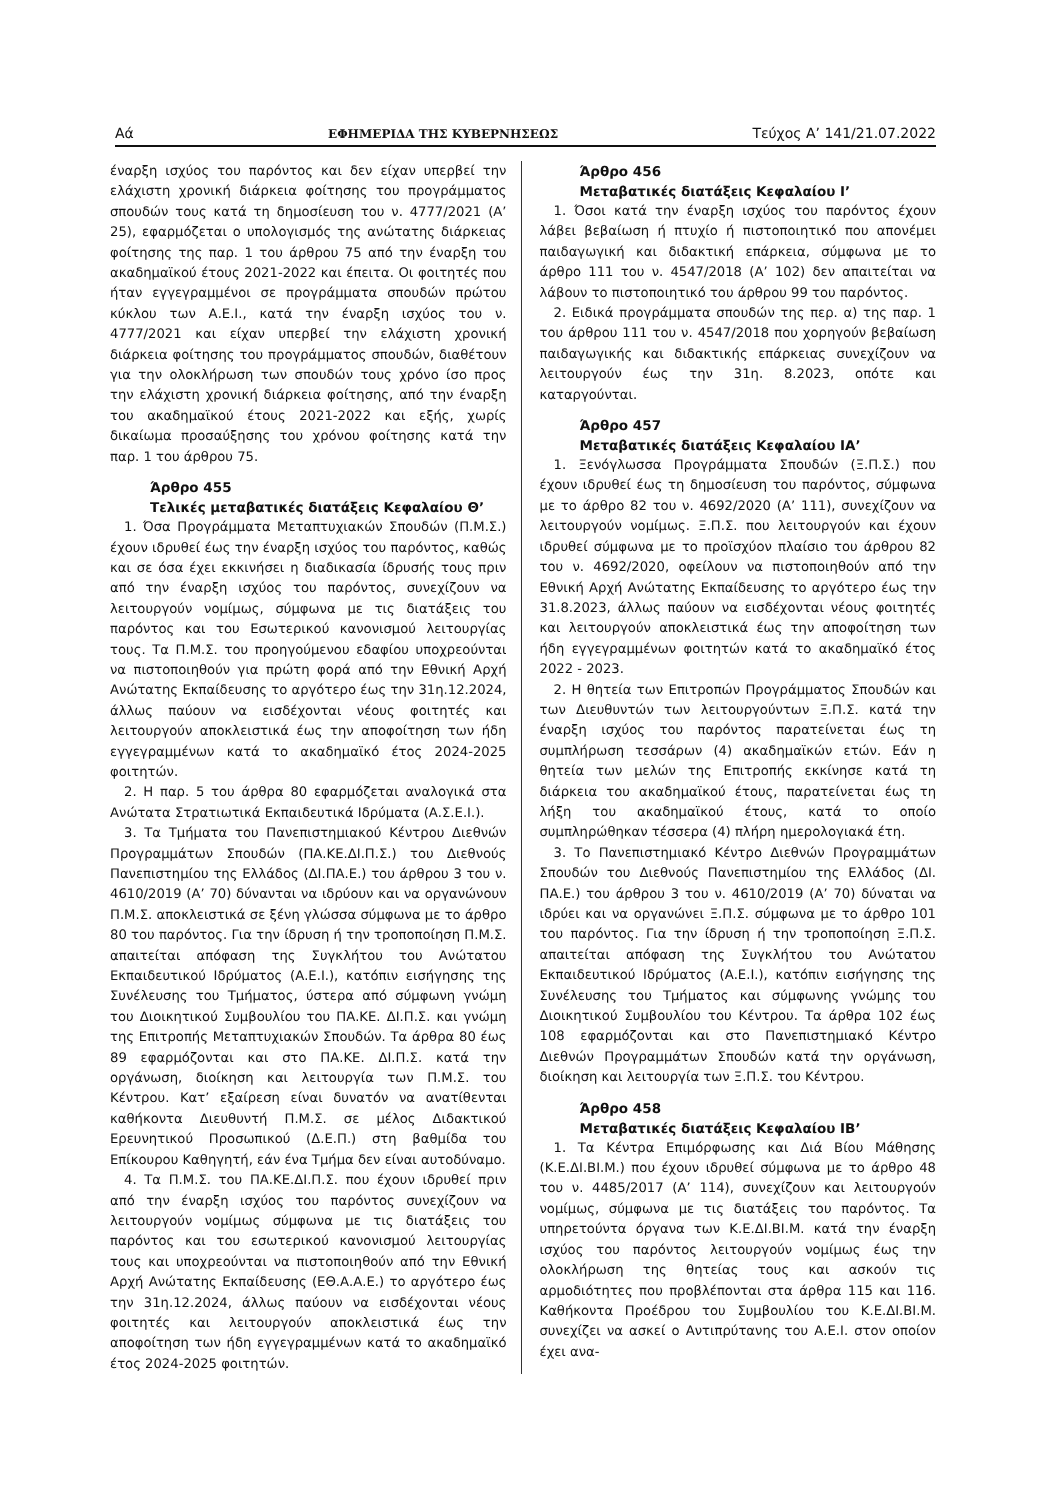Αά ΕΦΗΜΕΡΙΔΑ ΤΗΣ ΚΥΒΕΡΝΗΣΕΩΣ Τεύχος Α’ 141/21.07.2022
έναρξη ισχύος του παρόντος και δεν είχαν υπερβεί την ελάχιστη χρονική διάρκεια φοίτησης του προγράμματος σπουδών τους κατά τη δημοσίευση του ν. 4777/2021 (Α’ 25), εφαρμόζεται ο υπολογισμός της ανώτατης διάρκειας φοίτησης της παρ. 1 του άρθρου 75 από την έναρξη του ακαδημαϊκού έτους 2021-2022 και έπειτα. Οι φοιτητές που ήταν εγγεγραμμένοι σε προγράμματα σπουδών πρώτου κύκλου των Α.Ε.Ι., κατά την έναρξη ισχύος του ν. 4777/2021 και είχαν υπερβεί την ελάχιστη χρονική διάρκεια φοίτησης του προγράμματος σπουδών, διαθέτουν για την ολοκλήρωση των σπουδών τους χρόνο ίσο προς την ελάχιστη χρονική διάρκεια φοίτησης, από την έναρξη του ακαδημαϊκού έτους 2021-2022 και εξής, χωρίς δικαίωμα προσαύξησης του χρόνου φοίτησης κατά την παρ. 1 του άρθρου 75.
Άρθρο 455
Τελικές μεταβατικές διατάξεις Κεφαλαίου Θ’
1. Όσα Προγράμματα Μεταπτυχιακών Σπουδών (Π.Μ.Σ.) έχουν ιδρυθεί έως την έναρξη ισχύος του παρόντος, καθώς και σε όσα έχει εκκινήσει η διαδικασία ίδρυσής τους πριν από την έναρξη ισχύος του παρόντος, συνεχίζουν να λειτουργούν νομίμως, σύμφωνα με τις διατάξεις του παρόντος και του Εσωτερικού κανονισμού λειτουργίας τους. Τα Π.Μ.Σ. του προηγούμενου εδαφίου υποχρεούνται να πιστοποιηθούν για πρώτη φορά από την Εθνική Αρχή Ανώτατης Εκπαίδευσης το αργότερο έως την 31η.12.2024, άλλως παύουν να εισδέχονται νέους φοιτητές και λειτουργούν αποκλειστικά έως την αποφοίτηση των ήδη εγγεγραμμένων κατά το ακαδημαϊκό έτος 2024-2025 φοιτητών.
2. Η παρ. 5 του άρθρα 80 εφαρμόζεται αναλογικά στα Ανώτατα Στρατιωτικά Εκπαιδευτικά Ιδρύματα (Α.Σ.Ε.Ι.).
3. Τα Τμήματα του Πανεπιστημιακού Κέντρου Διεθνών Προγραμμάτων Σπουδών (ΠΑ.ΚΕ.ΔΙ.Π.Σ.) του Διεθνούς Πανεπιστημίου της Ελλάδος (ΔΙ.ΠΑ.Ε.) του άρθρου 3 του ν. 4610/2019 (Α’ 70) δύνανται να ιδρύουν και να οργανώνουν Π.Μ.Σ. αποκλειστικά σε ξένη γλώσσα σύμφωνα με το άρθρο 80 του παρόντος. Για την ίδρυση ή την τροποποίηση Π.Μ.Σ. απαιτείται απόφαση της Συγκλήτου του Ανώτατου Εκπαιδευτικού Ιδρύματος (Α.Ε.Ι.), κατόπιν εισήγησης της Συνέλευσης του Τμήματος, ύστερα από σύμφωνη γνώμη του Διοικητικού Συμβουλίου του ΠΑ.ΚΕ. ΔΙ.Π.Σ. και γνώμη της Επιτροπής Μεταπτυχιακών Σπουδών. Τα άρθρα 80 έως 89 εφαρμόζονται και στο ΠΑ.ΚΕ. ΔΙ.Π.Σ. κατά την οργάνωση, διοίκηση και λειτουργία των Π.Μ.Σ. του Κέντρου. Κατ’ εξαίρεση είναι δυνατόν να ανατίθενται καθήκοντα Διευθυντή Π.Μ.Σ. σε μέλος Διδακτικού Ερευνητικού Προσωπικού (Δ.Ε.Π.) στη βαθμίδα του Επίκουρου Καθηγητή, εάν ένα Τμήμα δεν είναι αυτοδύναμο.
4. Τα Π.Μ.Σ. του ΠΑ.ΚΕ.ΔΙ.Π.Σ. που έχουν ιδρυθεί πριν από την έναρξη ισχύος του παρόντος συνεχίζουν να λειτουργούν νομίμως σύμφωνα με τις διατάξεις του παρόντος και του εσωτερικού κανονισμού λειτουργίας τους και υποχρεούνται να πιστοποιηθούν από την Εθνική Αρχή Ανώτατης Εκπαίδευσης (ΕΘ.Α.Α.Ε.) το αργότερο έως την 31η.12.2024, άλλως παύουν να εισδέχονται νέους φοιτητές και λειτουργούν αποκλειστικά έως την αποφοίτηση των ήδη εγγεγραμμένων κατά το ακαδημαϊκό έτος 2024-2025 φοιτητών.
Άρθρο 456
Μεταβατικές διατάξεις Κεφαλαίου Ι’
1. Όσοι κατά την έναρξη ισχύος του παρόντος έχουν λάβει βεβαίωση ή πτυχίο ή πιστοποιητικό που απονέμει παιδαγωγική και διδακτική επάρκεια, σύμφωνα με το άρθρο 111 του ν. 4547/2018 (Α’ 102) δεν απαιτείται να λάβουν το πιστοποιητικό του άρθρου 99 του παρόντος.
2. Ειδικά προγράμματα σπουδών της περ. α) της παρ. 1 του άρθρου 111 του ν. 4547/2018 που χορηγούν βεβαίωση παιδαγωγικής και διδακτικής επάρκειας συνεχίζουν να λειτουργούν έως την 31η. 8.2023, οπότε και καταργούνται.
Άρθρο 457
Μεταβατικές διατάξεις Κεφαλαίου ΙΑ’
1. Ξενόγλωσσα Προγράμματα Σπουδών (Ξ.Π.Σ.) που έχουν ιδρυθεί έως τη δημοσίευση του παρόντος, σύμφωνα με το άρθρο 82 του ν. 4692/2020 (Α’ 111), συνεχίζουν να λειτουργούν νομίμως. Ξ.Π.Σ. που λειτουργούν και έχουν ιδρυθεί σύμφωνα με το προϊσχύον πλαίσιο του άρθρου 82 του ν. 4692/2020, οφείλουν να πιστοποιηθούν από την Εθνική Αρχή Ανώτατης Εκπαίδευσης το αργότερο έως την 31.8.2023, άλλως παύουν να εισδέχονται νέους φοιτητές και λειτουργούν αποκλειστικά έως την αποφοίτηση των ήδη εγγεγραμμένων φοιτητών κατά το ακαδημαϊκό έτος 2022 - 2023.
2. Η θητεία των Επιτροπών Προγράμματος Σπουδών και των Διευθυντών των λειτουργούντων Ξ.Π.Σ. κατά την έναρξη ισχύος του παρόντος παρατείνεται έως τη συμπλήρωση τεσσάρων (4) ακαδημαϊκών ετών. Εάν η θητεία των μελών της Επιτροπής εκκίνησε κατά τη διάρκεια του ακαδημαϊκού έτους, παρατείνεται έως τη λήξη του ακαδημαϊκού έτους, κατά το οποίο συμπληρώθηκαν τέσσερα (4) πλήρη ημερολογιακά έτη.
3. Το Πανεπιστημιακό Κέντρο Διεθνών Προγραμμάτων Σπουδών του Διεθνούς Πανεπιστημίου της Ελλάδος (ΔΙ. ΠΑ.Ε.) του άρθρου 3 του ν. 4610/2019 (Α’ 70) δύναται να ιδρύει και να οργανώνει Ξ.Π.Σ. σύμφωνα με το άρθρο 101 του παρόντος. Για την ίδρυση ή την τροποποίηση Ξ.Π.Σ. απαιτείται απόφαση της Συγκλήτου του Ανώτατου Εκπαιδευτικού Ιδρύματος (Α.Ε.Ι.), κατόπιν εισήγησης της Συνέλευσης του Τμήματος και σύμφωνης γνώμης του Διοικητικού Συμβουλίου του Κέντρου. Τα άρθρα 102 έως 108 εφαρμόζονται και στο Πανεπιστημιακό Κέντρο Διεθνών Προγραμμάτων Σπουδών κατά την οργάνωση, διοίκηση και λειτουργία των Ξ.Π.Σ. του Κέντρου.
Άρθρο 458
Μεταβατικές διατάξεις Κεφαλαίου ΙΒ’
1. Τα Κέντρα Επιμόρφωσης και Διά Βίου Μάθησης (Κ.Ε.ΔΙ.ΒΙ.Μ.) που έχουν ιδρυθεί σύμφωνα με το άρθρο 48 του ν. 4485/2017 (Α’ 114), συνεχίζουν και λειτουργούν νομίμως, σύμφωνα με τις διατάξεις του παρόντος. Τα υπηρετούντα όργανα των Κ.Ε.ΔΙ.ΒΙ.Μ. κατά την έναρξη ισχύος του παρόντος λειτουργούν νομίμως έως την ολοκλήρωση της θητείας τους και ασκούν τις αρμοδιότητες που προβλέπονται στα άρθρα 115 και 116. Καθήκοντα Προέδρου του Συμβουλίου του Κ.Ε.ΔΙ.ΒΙ.Μ. συνεχίζει να ασκεί ο Αντιπρύτανης του Α.Ε.Ι. στον οποίον έχει ανα-